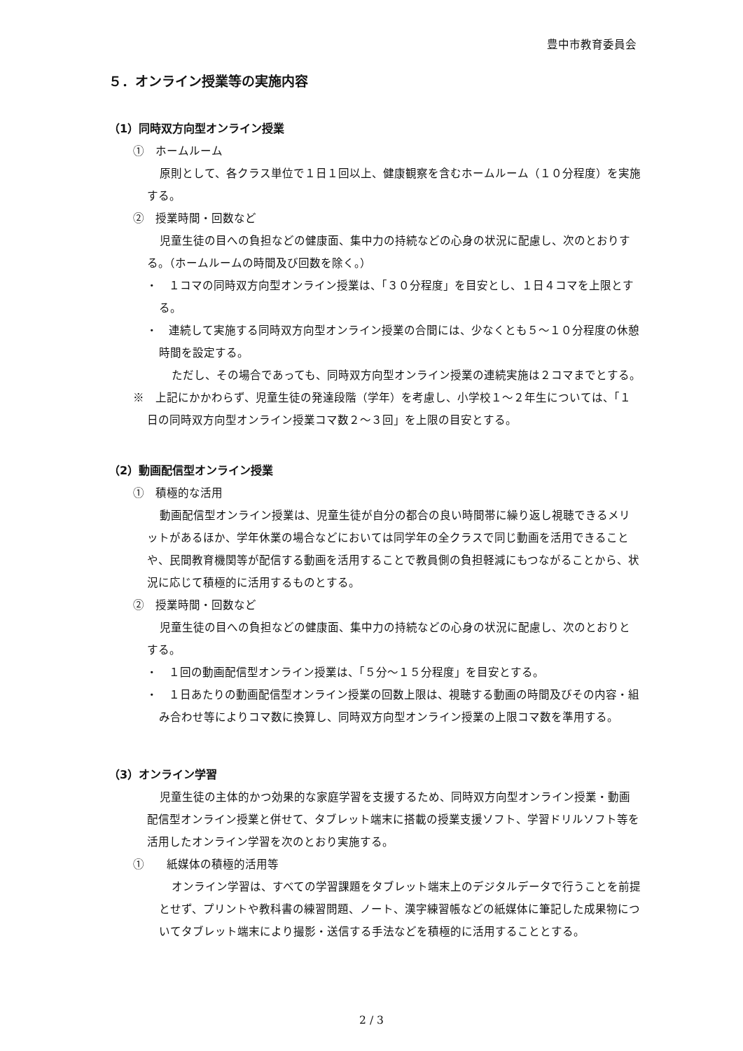豊中市教育委員会
５．オンライン授業等の実施内容
（1）同時双方向型オンライン授業
①　ホームルーム
原則として、各クラス単位で１日１回以上、健康観察を含むホームルーム（１０分程度）を実施する。
②　授業時間・回数など
児童生徒の目への負担などの健康面、集中力の持続などの心身の状況に配慮し、次のとおりする。（ホームルームの時間及び回数を除く。）
・　１コマの同時双方向型オンライン授業は、「３０分程度」を目安とし、１日４コマを上限とする。
・　連続して実施する同時双方向型オンライン授業の合間には、少なくとも５～１０分程度の休憩時間を設定する。
ただし、その場合であっても、同時双方向型オンライン授業の連続実施は２コマまでとする。
※　上記にかかわらず、児童生徒の発達段階（学年）を考慮し、小学校１～２年生については、「１日の同時双方向型オンライン授業コマ数２～３回」を上限の目安とする。
（2）動画配信型オンライン授業
①　積極的な活用
動画配信型オンライン授業は、児童生徒が自分の都合の良い時間帯に繰り返し視聴できるメリットがあるほか、学年休業の場合などにおいては同学年の全クラスで同じ動画を活用できることや、民間教育機関等が配信する動画を活用することで教員側の負担軽減にもつながることから、状況に応じて積極的に活用するものとする。
②　授業時間・回数など
児童生徒の目への負担などの健康面、集中力の持続などの心身の状況に配慮し、次のとおりとする。
・　１回の動画配信型オンライン授業は、「５分～１５分程度」を目安とする。
・　１日あたりの動画配信型オンライン授業の回数上限は、視聴する動画の時間及びその内容・組み合わせ等によりコマ数に換算し、同時双方向型オンライン授業の上限コマ数を準用する。
（3）オンライン学習
児童生徒の主体的かつ効果的な家庭学習を支援するため、同時双方向型オンライン授業・動画配信型オンライン授業と併せて、タブレット端末に搭載の授業支援ソフト、学習ドリルソフト等を活用したオンライン学習を次のとおり実施する。
①　　紙媒体の積極的活用等
オンライン学習は、すべての学習課題をタブレット端末上のデジタルデータで行うことを前提とせず、プリントや教科書の練習問題、ノート、漢字練習帳などの紙媒体に筆記した成果物についてタブレット端末により撮影・送信する手法などを積極的に活用することとする。
2 / 3